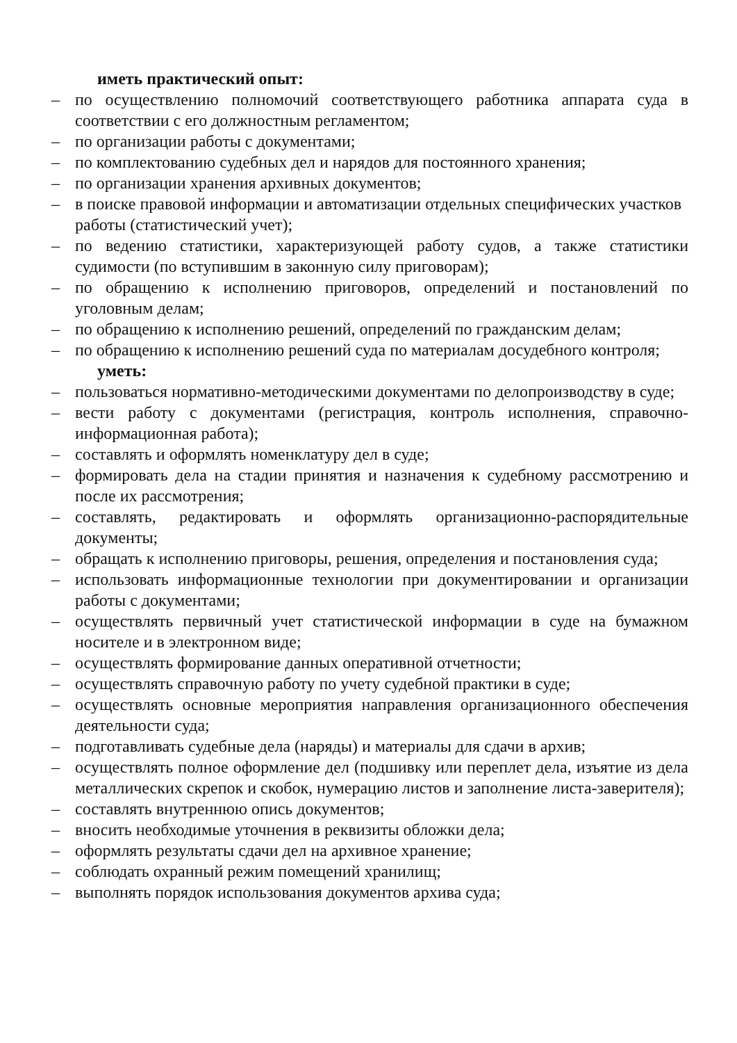иметь практический опыт:
– по осуществлению полномочий соответствующего работника аппарата суда в соответствии с его должностным регламентом;
– по организации работы с документами;
– по комплектованию судебных дел и нарядов для постоянного хранения;
– по организации хранения архивных документов;
– в поиске правовой информации и автоматизации отдельных специфических участков работы (статистический учет);
– по ведению статистики, характеризующей работу судов, а также статистики судимости (по вступившим в законную силу приговорам);
– по обращению к исполнению приговоров, определений и постановлений по уголовным делам;
– по обращению к исполнению решений, определений по гражданским делам;
– по обращению к исполнению решений суда по материалам досудебного контроля;
уметь:
– пользоваться нормативно-методическими документами по делопроизводству в суде;
– вести работу с документами (регистрация, контроль исполнения, справочно-информационная работа);
– составлять и оформлять номенклатуру дел в суде;
– формировать дела на стадии принятия и назначения к судебному рассмотрению и после их рассмотрения;
– составлять, редактировать и оформлять организационно-распорядительные документы;
– обращать к исполнению приговоры, решения, определения и постановления суда;
– использовать информационные технологии при документировании и организации работы с документами;
– осуществлять первичный учет статистической информации в суде на бумажном носителе и в электронном виде;
– осуществлять формирование данных оперативной отчетности;
– осуществлять справочную работу по учету судебной практики в суде;
– осуществлять основные мероприятия направления организационного обеспечения деятельности суда;
– подготавливать судебные дела (наряды) и материалы для сдачи в архив;
– осуществлять полное оформление дел (подшивку или переплет дела, изъятие из дела металлических скрепок и скобок, нумерацию листов и заполнение листа-заверителя);
– составлять внутреннюю опись документов;
– вносить необходимые уточнения в реквизиты обложки дела;
– оформлять результаты сдачи дел на архивное хранение;
– соблюдать охранный режим помещений хранилищ;
– выполнять порядок использования документов архива суда;